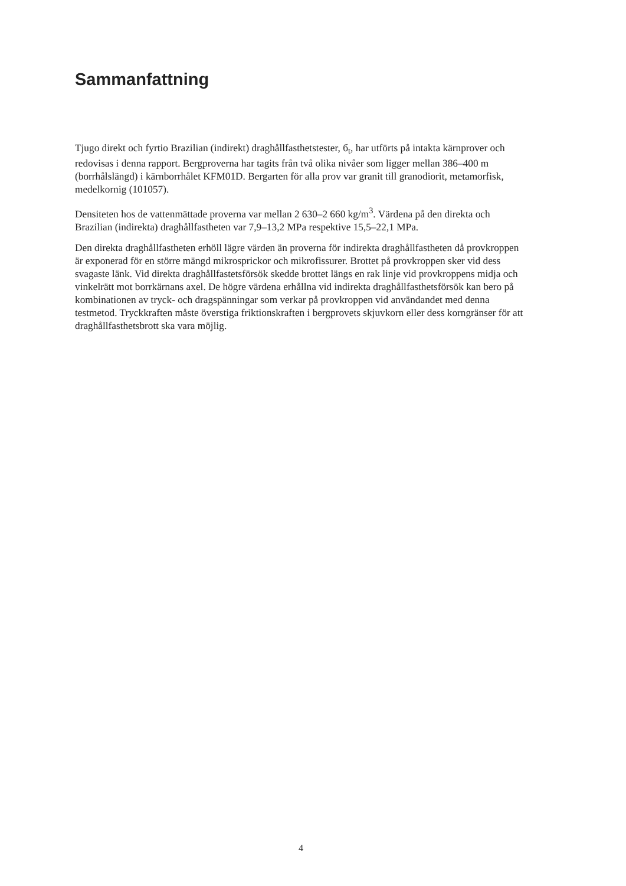Sammanfattning
Tjugo direkt och fyrtio Brazilian (indirekt) draghållfasthetstester, б<sub>t</sub>, har utförts på intakta kärnprover och redovisas i denna rapport. Bergproverna har tagits från två olika nivåer som ligger mellan 386–400 m (borrhålslängd) i kärnborrhålet KFM01D. Bergarten för alla prov var granit till granodiorit, metamorfisk, medelkornig (101057).
Densiteten hos de vattenmättade proverna var mellan 2 630–2 660 kg/m<sup>3</sup>. Värdena på den direkta och Brazilian (indirekta) draghållfastheten var 7,9–13,2 MPa respektive 15,5–22,1 MPa.
Den direkta draghållfastheten erhöll lägre värden än proverna för indirekta draghållfastheten då provkroppen är exponerad för en större mängd mikrosprickor och mikrofissurer. Brottet på provkroppen sker vid dess svagaste länk. Vid direkta draghållfastetsförsök skedde brottet längs en rak linje vid provkroppens midja och vinkelrätt mot borrkärnans axel. De högre värdena erhållna vid indirekta draghållfasthetsförsök kan bero på kombinationen av tryck- och dragspänningar som verkar på provkroppen vid användandet med denna testmetod. Tryckkraften måste överstiga friktionskraften i bergprovets skjuvkorn eller dess korngränser för att draghållfasthetsbrott ska vara möjlig.
4